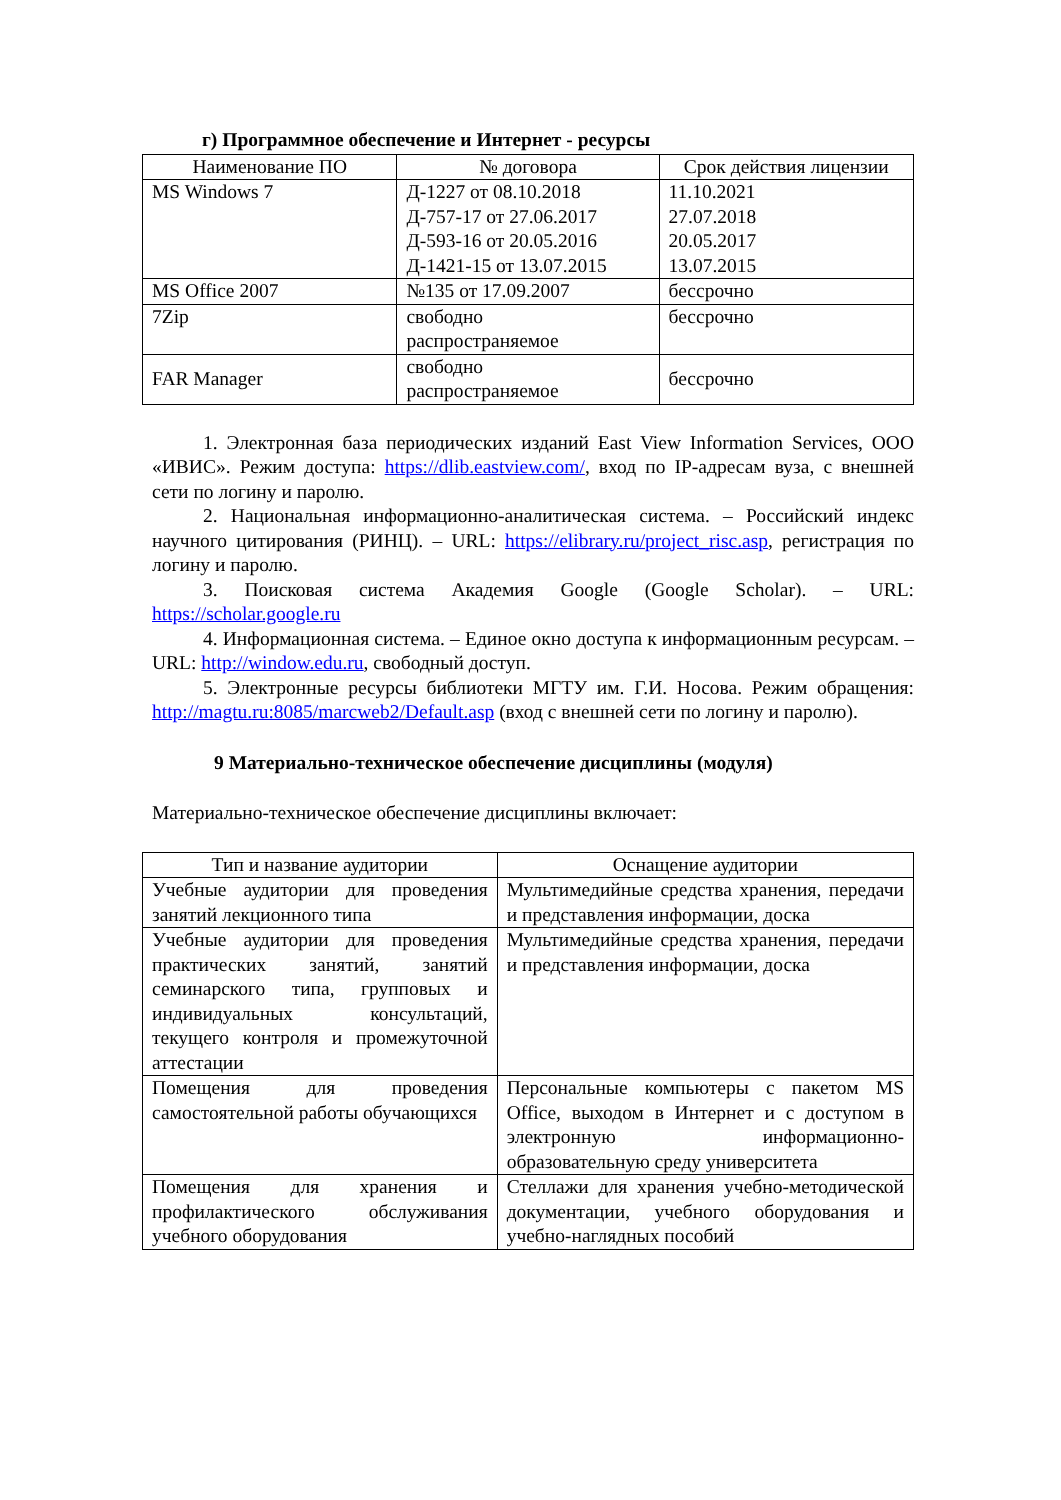г) Программное обеспечение и Интернет - ресурсы
| Наименование ПО | № договора | Срок действия лицензии |
| --- | --- | --- |
| MS Windows 7 | Д-1227 от 08.10.2018 Д-757-17 от 27.06.2017 Д-593-16 от 20.05.2016 Д-1421-15 от 13.07.2015 | 11.10.2021 27.07.2018 20.05.2017 13.07.2015 |
| MS Office 2007 | №135 от 17.09.2007 | бессрочно |
| 7Zip | свободно распространяемое | бессрочно |
| FAR Manager | свободно распространяемое | бессрочно |
1. Электронная база периодических изданий East View Information Services, ООО «ИВИС». Режим доступа: https://dlib.eastview.com/, вход по IP-адресам вуза, с внешней сети по логину и паролю.
2. Национальная информационно-аналитическая система. – Российский индекс научного цитирования (РИНЦ). – URL: https://elibrary.ru/project_risc.asp, регистрация по логину и паролю.
3. Поисковая система Академия Google (Google Scholar). – URL: https://scholar.google.ru
4. Информационная система. – Единое окно доступа к информационным ресурсам. – URL: http://window.edu.ru, свободный доступ.
5. Электронные ресурсы библиотеки МГТУ им. Г.И. Носова. Режим обращения: http://magtu.ru:8085/marcweb2/Default.asp (вход с внешней сети по логину и паролю).
9 Материально-техническое обеспечение дисциплины (модуля)
Материально-техническое обеспечение дисциплины включает:
| Тип и название аудитории | Оснащение аудитории |
| --- | --- |
| Учебные аудитории для проведения занятий лекционного типа | Мультимедийные средства хранения, передачи и представления информации, доска |
| Учебные аудитории для проведения практических занятий, занятий семинарского типа, групповых и индивидуальных консультаций, текущего контроля и промежуточной аттестации | Мультимедийные средства хранения, передачи и представления информации, доска |
| Помещения для проведения самостоятельной работы обучающихся | Персональные компьютеры с пакетом MS Office, выходом в Интернет и с доступом в электронную информационно-образовательную среду университета |
| Помещения для хранения и профилактического обслуживания учебного оборудования | Стеллажи для хранения учебно-методической документации, учебного оборудования и учебно-наглядных пособий |